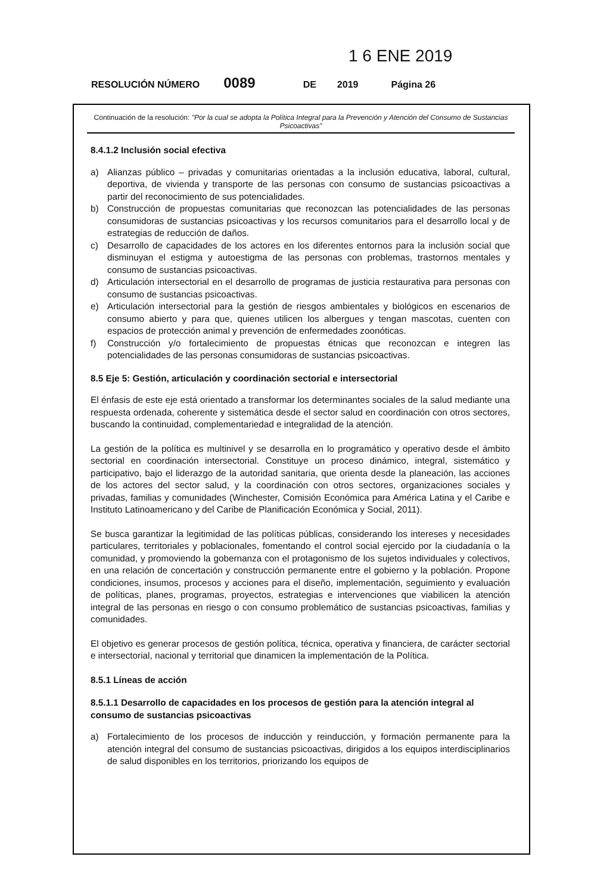1 6 ENE 2019
RESOLUCIÓN NÚMERO 0089 DE 2019 Página 26
Continuación de la resolución: "Por la cual se adopta la Política Integral para la Prevención y Atención del Consumo de Sustancias Psicoactivas"
8.4.1.2 Inclusión social efectiva
a) Alianzas público – privadas y comunitarias orientadas a la inclusión educativa, laboral, cultural, deportiva, de vivienda y transporte de las personas con consumo de sustancias psicoactivas a partir del reconocimiento de sus potencialidades.
b) Construcción de propuestas comunitarias que reconozcan las potencialidades de las personas consumidoras de sustancias psicoactivas y los recursos comunitarios para el desarrollo local y de estrategias de reducción de daños.
c) Desarrollo de capacidades de los actores en los diferentes entornos para la inclusión social que disminuyan el estigma y autoestigma de las personas con problemas, trastornos mentales y consumo de sustancias psicoactivas.
d) Articulación intersectorial en el desarrollo de programas de justicia restaurativa para personas con consumo de sustancias psicoactivas.
e) Articulación intersectorial para la gestión de riesgos ambientales y biológicos en escenarios de consumo abierto y para que, quienes utilicen los albergues y tengan mascotas, cuenten con espacios de protección animal y prevención de enfermedades zoonóticas.
f) Construcción y/o fortalecimiento de propuestas étnicas que reconozcan e integren las potencialidades de las personas consumidoras de sustancias psicoactivas.
8.5 Eje 5: Gestión, articulación y coordinación sectorial e intersectorial
El énfasis de este eje está orientado a transformar los determinantes sociales de la salud mediante una respuesta ordenada, coherente y sistemática desde el sector salud en coordinación con otros sectores, buscando la continuidad, complementariedad e integralidad de la atención.
La gestión de la política es multinivel y se desarrolla en lo programático y operativo desde el ámbito sectorial en coordinación intersectorial. Constituye un proceso dinámico, integral, sistemático y participativo, bajo el liderazgo de la autoridad sanitaria, que orienta desde la planeación, las acciones de los actores del sector salud, y la coordinación con otros sectores, organizaciones sociales y privadas, familias y comunidades (Winchester, Comisión Económica para América Latina y el Caribe e Instituto Latinoamericano y del Caribe de Planificación Económica y Social, 2011).
Se busca garantizar la legitimidad de las políticas públicas, considerando los intereses y necesidades particulares, territoriales y poblacionales, fomentando el control social ejercido por la ciudadanía o la comunidad, y promoviendo la gobernanza con el protagonismo de los sujetos individuales y colectivos, en una relación de concertación y construcción permanente entre el gobierno y la población. Propone condiciones, insumos, procesos y acciones para el diseño, implementación, seguimiento y evaluación de políticas, planes, programas, proyectos, estrategias e intervenciones que viabilicen la atención integral de las personas en riesgo o con consumo problemático de sustancias psicoactivas, familias y comunidades.
El objetivo es generar procesos de gestión política, técnica, operativa y financiera, de carácter sectorial e intersectorial, nacional y territorial que dinamicen la implementación de la Política.
8.5.1 Líneas de acción
8.5.1.1 Desarrollo de capacidades en los procesos de gestión para la atención integral al consumo de sustancias psicoactivas
a) Fortalecimiento de los procesos de inducción y reinducción, y formación permanente para la atención integral del consumo de sustancias psicoactivas, dirigidos a los equipos interdisciplinarios de salud disponibles en los territorios, priorizando los equipos de